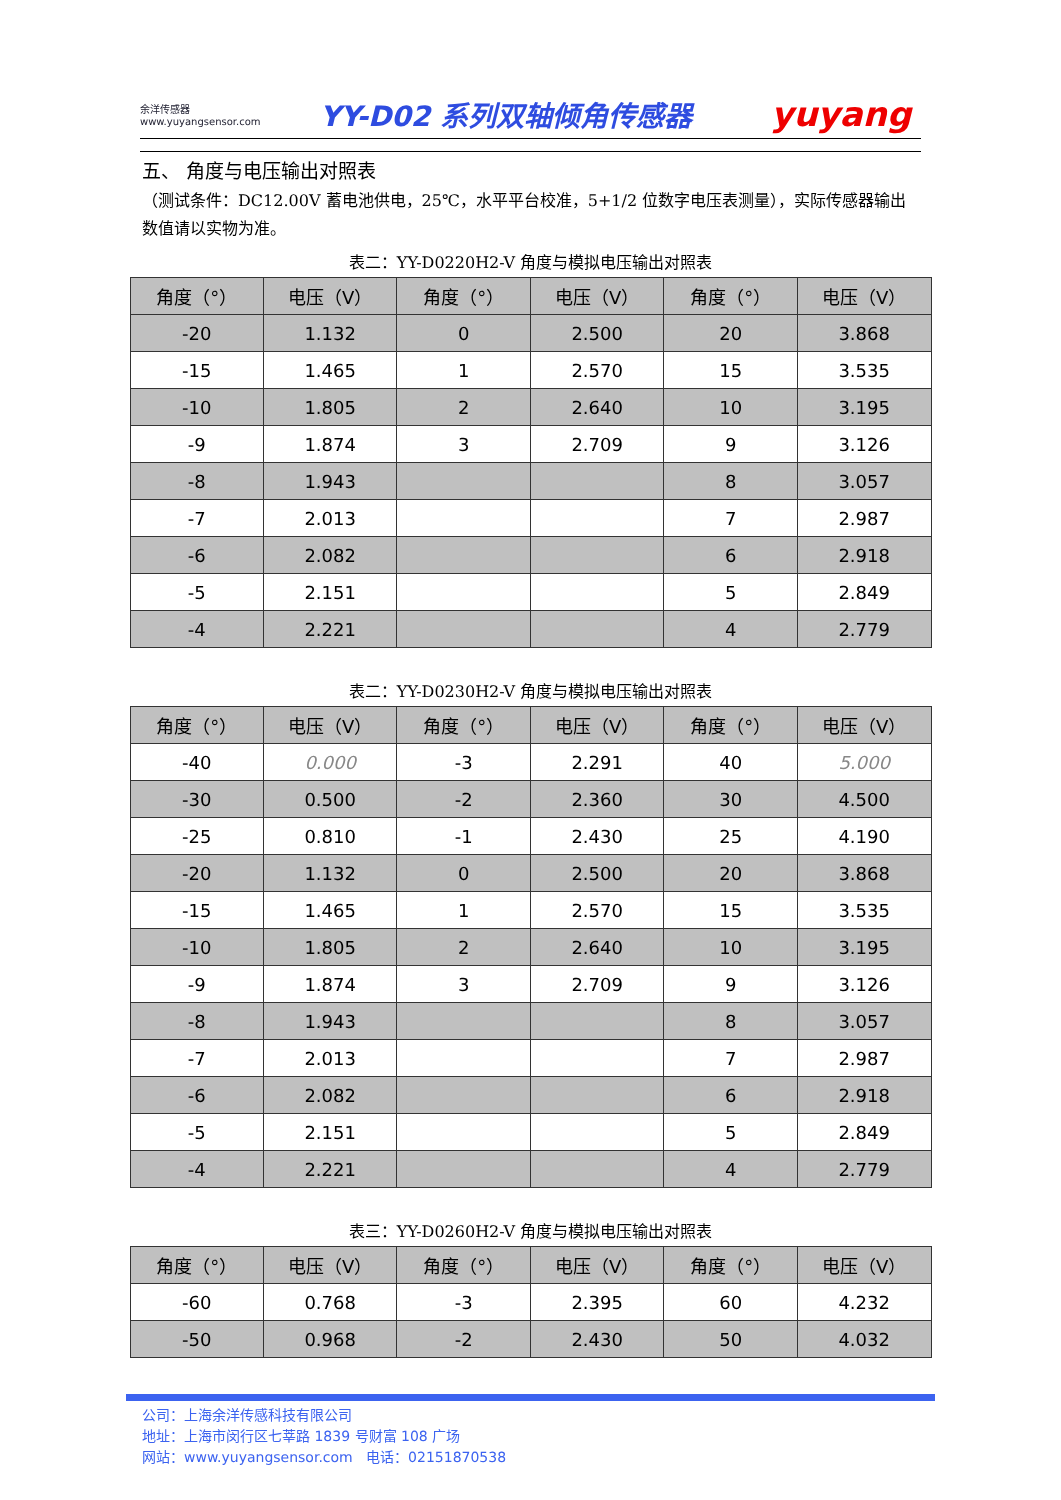余洋传感器
www.yuyangsensor.com
YY-D02 系列双轴倾角传感器
yuyang
五、 角度与电压输出对照表
（测试条件：DC12.00V 蓄电池供电，25℃，水平平台校准，5+1/2 位数字电压表测量），实际传感器输出数值请以实物为准。
表二：YY-D0220H2-V 角度与模拟电压输出对照表
| 角度（°） | 电压（V） | 角度（°） | 电压（V） | 角度（°） | 电压（V） |
| --- | --- | --- | --- | --- | --- |
| -20 | 1.132 | 0 | 2.500 | 20 | 3.868 |
| -15 | 1.465 | 1 | 2.570 | 15 | 3.535 |
| -10 | 1.805 | 2 | 2.640 | 10 | 3.195 |
| -9 | 1.874 | 3 | 2.709 | 9 | 3.126 |
| -8 | 1.943 | | | 8 | 3.057 |
| -7 | 2.013 | | | 7 | 2.987 |
| -6 | 2.082 | | | 6 | 2.918 |
| -5 | 2.151 | | | 5 | 2.849 |
| -4 | 2.221 | | | 4 | 2.779 |
表二：YY-D0230H2-V 角度与模拟电压输出对照表
| 角度（°） | 电压（V） | 角度（°） | 电压（V） | 角度（°） | 电压（V） |
| --- | --- | --- | --- | --- | --- |
| -40 | 0.000 | -3 | 2.291 | 40 | 5.000 |
| -30 | 0.500 | -2 | 2.360 | 30 | 4.500 |
| -25 | 0.810 | -1 | 2.430 | 25 | 4.190 |
| -20 | 1.132 | 0 | 2.500 | 20 | 3.868 |
| -15 | 1.465 | 1 | 2.570 | 15 | 3.535 |
| -10 | 1.805 | 2 | 2.640 | 10 | 3.195 |
| -9 | 1.874 | 3 | 2.709 | 9 | 3.126 |
| -8 | 1.943 | | | 8 | 3.057 |
| -7 | 2.013 | | | 7 | 2.987 |
| -6 | 2.082 | | | 6 | 2.918 |
| -5 | 2.151 | | | 5 | 2.849 |
| -4 | 2.221 | | | 4 | 2.779 |
表三：YY-D0260H2-V 角度与模拟电压输出对照表
| 角度（°） | 电压（V） | 角度（°） | 电压（V） | 角度（°） | 电压（V） |
| --- | --- | --- | --- | --- | --- |
| -60 | 0.768 | -3 | 2.395 | 60 | 4.232 |
| -50 | 0.968 | -2 | 2.430 | 50 | 4.032 |
公司：上海余洋传感科技有限公司
地址：上海市闵行区七莘路 1839 号财富 108 广场
网站：www.yuyangsensor.com 电话：02151870538